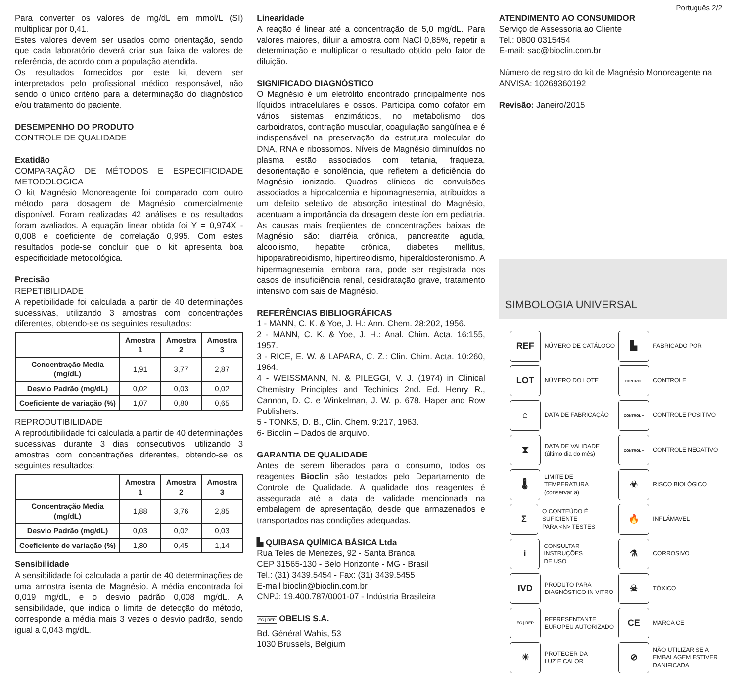Português 2/2
Para converter os valores de mg/dL em mmol/L (SI) multiplicar por 0,41.
Estes valores devem ser usados como orientação, sendo que cada laboratório deverá criar sua faixa de valores de referência, de acordo com a população atendida.
Os resultados fornecidos por este kit devem ser interpretados pelo profissional médico responsável, não sendo o único critério para a determinação do diagnóstico e/ou tratamento do paciente.
DESEMPENHO DO PRODUTO
CONTROLE DE QUALIDADE
Exatidão
COMPARAÇÃO DE MÉTODOS E ESPECIFICIDADE METODOLOGICA
O kit Magnésio Monoreagente foi comparado com outro método para dosagem de Magnésio comercialmente disponível. Foram realizadas 42 análises e os resultados foram avaliados. A equação linear obtida foi Y = 0,974X - 0,008 e coeficiente de correlação 0,995. Com estes resultados pode-se concluir que o kit apresenta boa especificidade metodológica.
Precisão
REPETIBILIDADE
A repetibilidade foi calculada a partir de 40 determinações sucessivas, utilizando 3 amostras com concentrações diferentes, obtendo-se os seguintes resultados:
| | Amostra 1 | Amostra 2 | Amostra 3 |
| --- | --- | --- | --- |
| Concentração Media (mg/dL) | 1,91 | 3,77 | 2,87 |
| Desvio Padrão (mg/dL) | 0,02 | 0,03 | 0,02 |
| Coeficiente de variação (%) | 1,07 | 0,80 | 0,65 |
REPRODUTIBILIDADE
A reprodutibilidade foi calculada a partir de 40 determinações sucessivas durante 3 dias consecutivos, utilizando 3 amostras com concentrações diferentes, obtendo-se os seguintes resultados:
| | Amostra 1 | Amostra 2 | Amostra 3 |
| --- | --- | --- | --- |
| Concentração Media (mg/dL) | 1,88 | 3,76 | 2,85 |
| Desvio Padrão (mg/dL) | 0,03 | 0,02 | 0,03 |
| Coeficiente de variação (%) | 1,80 | 0,45 | 1,14 |
Sensibilidade
A sensibilidade foi calculada a partir de 40 determinações de uma amostra isenta de Magnésio. A média encontrada foi 0,019 mg/dL, e o desvio padrão 0,008 mg/dL. A sensibilidade, que indica o limite de detecção do método, corresponde a média mais 3 vezes o desvio padrão, sendo igual a 0,043 mg/dL.
Linearidade
A reação é linear até a concentração de 5,0 mg/dL. Para valores maiores, diluir a amostra com NaCl 0,85%, repetir a determinação e multiplicar o resultado obtido pelo fator de diluição.
SIGNIFICADO DIAGNÓSTICO
O Magnésio é um eletrólito encontrado principalmente nos líquidos intracelulares e ossos. Participa como cofator em vários sistemas enzimáticos, no metabolismo dos carboidratos, contração muscular, coagulação sangüínea e é indispensável na preservação da estrutura molecular do DNA, RNA e ribossomos. Níveis de Magnésio diminuídos no plasma estão associados com tetania, fraqueza, desorientação e sonolência, que refletem a deficiência do Magnésio ionizado. Quadros clínicos de convulsões associados a hipocalcemia e hipomagnesemia, atribuídos a um defeito seletivo de absorção intestinal do Magnésio, acentuam a importância da dosagem deste íon em pediatria. As causas mais freqüentes de concentrações baixas de Magnésio são: diarréia crônica, pancreatite aguda, alcoolismo, hepatite crônica, diabetes mellitus, hipoparatireoidismo, hipertireoidismo, hiperaldosteronismo. A hipermagnesemia, embora rara, pode ser registrada nos casos de insuficiência renal, desidratação grave, tratamento intensivo com sais de Magnésio.
REFERÊNCIAS BIBLIOGRÁFICAS
1 - MANN, C. K. & Yoe, J. H.: Ann. Chem. 28:202, 1956.
2 - MANN, C. K. & Yoe, J. H.: Anal. Chim. Acta. 16:155, 1957.
3 - RICE, E. W. & LAPARA, C. Z.: Clin. Chim. Acta. 10:260, 1964.
4 - WEISSMANN, N. & PILEGGI, V. J. (1974) in Clinical Chemistry Principles and Techinics 2nd. Ed. Henry R., Cannon, D. C. e Winkelman, J. W. p. 678. Haper and Row Publishers.
5 - TONKS, D. B., Clin. Chem. 9:217, 1963.
6- Bioclin – Dados de arquivo.
GARANTIA DE QUALIDADE
Antes de serem liberados para o consumo, todos os reagentes Bioclin são testados pelo Departamento de Controle de Qualidade. A qualidade dos reagentes é assegurada até a data de validade mencionada na embalagem de apresentação, desde que armazenados e transportados nas condições adequadas.
▙ QUIBASA QUÍMICA BÁSICA Ltda
Rua Teles de Menezes, 92 - Santa Branca
CEP 31565-130 - Belo Horizonte - MG - Brasil
Tel.: (31) 3439.5454 - Fax: (31) 3439.5455
E-mail bioclin@bioclin.com.br
CNPJ: 19.400.787/0001-07 - Indústria Brasileira
EC | REP OBELIS S.A.
Bd. Général Wahis, 53
1030 Brussels, Belgium
ATENDIMENTO AO CONSUMIDOR
Serviço de Assessoria ao Cliente
Tel.: 0800 0315454
E-mail: sac@bioclin.com.br
Número de registro do kit de Magnésio Monoreagente na ANVISA: 10269360192
Revisão: Janeiro/2015
SIMBOLOGIA UNIVERSAL
REF
NÚMERO DE CATÁLOGO
▙
FABRICADO POR
LOT
NÚMERO DO LOTE
CONTROL
CONTROLE
⌂
DATA DE FABRICAÇÃO
CONTROL +
CONTROLE POSITIVO
⧗
DATA DE VALIDADE
(último dia do mês)
CONTROL −
CONTROLE NEGATIVO
🌡
LIMITE DE TEMPERATURA
(conservar a)
☣
RISCO BIOLÓGICO
Σ
O CONTEÚDO É SUFICIENTE
PARA <N> TESTES
🔥
INFLÁMAVEL
i
CONSULTAR INSTRUÇÕES
DE USO
⚗
CORROSIVO
IVD
PRODUTO PARA
DIAGNÓSTICO IN VITRO
☠
TÓXICO
EC | REP
REPRESENTANTE
EUROPEU AUTORIZADO
CE
MARCA CE
☀
PROTEGER DA
LUZ E CALOR
⊘
NÃO UTILIZAR SE A
EMBALAGEM ESTIVER
DANIFICADA